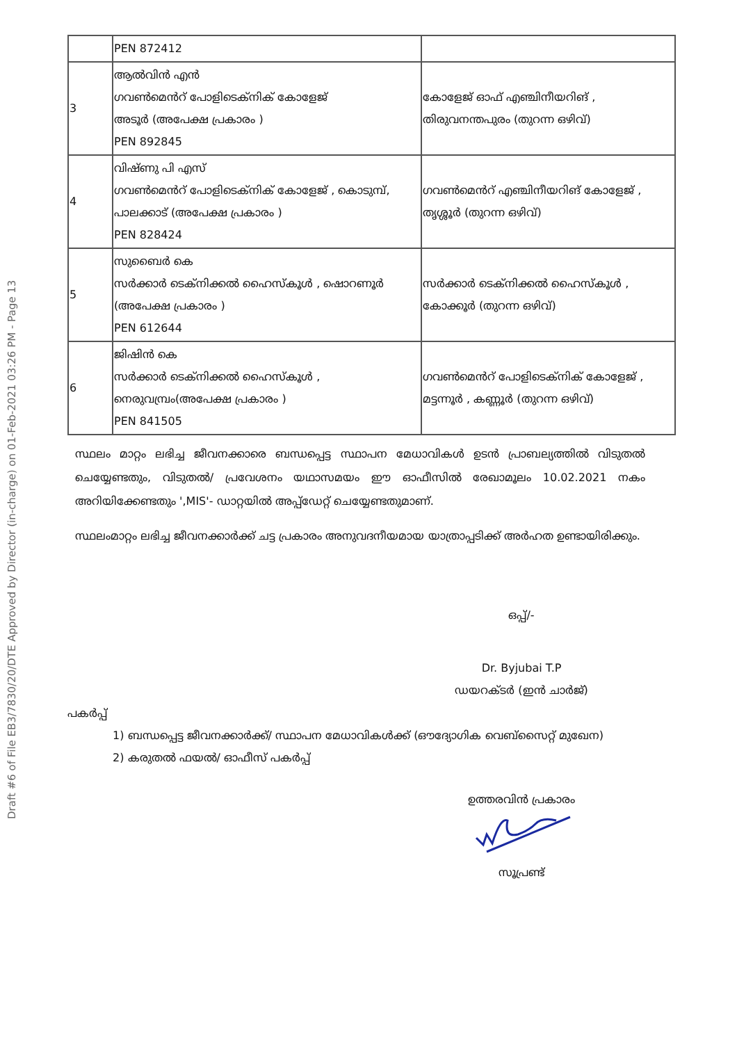Draft #6 of File EB3/7830/20/DTE Approved by Director (in-charge) on 01-Feb-2021 03:26 PM - Page 13
| | PEN 872412 | |
| 3 | ആൽവിൻ എൻ ഗവൺമെൻറ് പോളിടെക്നിക് കോളേജ് അടൂർ (അപേക്ഷ പ്രകാരം ) PEN 892845 | കോളേജ് ഓഫ് എഞ്ചിനീയറിങ് , തിരുവനന്തപുരം (തുറന്ന ഒഴിവ്) |
| 4 | വിഷ്ണു പി എസ് ഗവൺമെൻറ് പോളിടെക്നിക് കോളേജ് , കൊടുമ്പ്, പാലക്കാട് (അപേക്ഷ പ്രകാരം ) PEN 828424 | ഗവൺമെൻറ് എഞ്ചിനീയറിങ് കോളേജ് , തൃശ്ശൂർ (തുറന്ന ഒഴിവ്) |
| 5 | സുബൈർ കെ സർക്കാർ ടെക്നിക്കൽ ഹൈസ്കൂൾ , ഷൊറണൂർ (അപേക്ഷ പ്രകാരം ) PEN 612644 | സർക്കാർ ടെക്നിക്കൽ ഹൈസ്കൂൾ , കോക്കൂർ (തുറന്ന ഒഴിവ്) |
| 6 | ജിഷിൻ കെ സർക്കാർ ടെക്നിക്കൽ ഹൈസ്കൂൾ , നെരുവമ്പ്രം(അപേക്ഷ പ്രകാരം ) PEN 841505 | ഗവൺമെൻറ് പോളിടെക്നിക് കോളേജ് , മട്ടന്നൂർ , കണ്ണൂർ (തുറന്ന ഒഴിവ്) |
സ്ഥലം മാറ്റം ലഭിച്ച ജീവനക്കാരെ ബന്ധപ്പെട്ട സ്ഥാപന മേധാവികൾ ഉടൻ പ്രാബല്യത്തിൽ വിടുതൽ ചെയ്യേണ്ടതും, വിടുതൽ/ പ്രവേശനം യഥാസമയം ഈ ഓഫീസിൽ രേഖാമൂലം 10.02.2021 നകം അറിയിക്കേണ്ടതും ',MIS'- ഡാറ്റയിൽ അപ്പ്ഡേറ്റ് ചെയ്യേണ്ടതുമാണ്.
സ്ഥലംമാറ്റം ലഭിച്ച ജീവനക്കാർക്ക് ചട്ട പ്രകാരം അനുവദനീയമായ യാത്രാപ്പടിക്ക് അർഹത ഉണ്ടായിരിക്കും.
ഒപ്പ്/-
Dr. Byjubai T.P
ഡയറക്ടർ (ഇൻ ചാർജ്)
പകർപ്പ്
1) ബന്ധപ്പെട്ട ജീവനക്കാർക്ക്/ സ്ഥാപന മേധാവികൾക്ക് (ഔദ്യോഗിക വെബ്സൈറ്റ് മുഖേന)
2) കരുതൽ ഫയൽ/ ഓഫീസ് പകർപ്പ്
ഉത്തരവിൻ പ്രകാരം
സൂപ്രണ്ട്